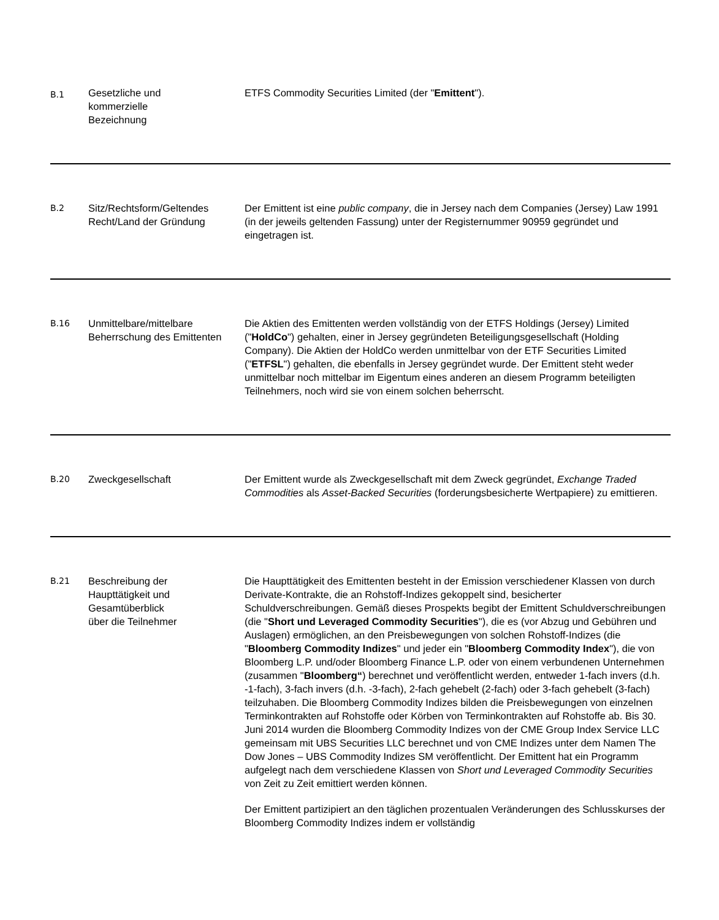| B.1 | Gesetzliche und kommerzielle Bezeichnung | ETFS Commodity Securities Limited (der " Emittent "). |
| B.2 | Sitz/Rechtsform/Geltendes Recht/Land der Gründung | Der Emittent ist eine public company , die in Jersey nach dem Companies (Jersey) Law 1991 (in der jeweils geltenden Fassung) unter der Registernummer 90959 gegründet und eingetragen ist. |
| B.16 | Unmittelbare/mittelbare Beherrschung des Emittenten | Die Aktien des Emittenten werden vollständig von der ETFS Holdings (Jersey) Limited (" HoldCo ") gehalten, einer in Jersey gegründeten Beteiligungsgesellschaft (Holding Company). Die Aktien der HoldCo werden unmittelbar von der ETF Securities Limited (" ETFSL ") gehalten, die ebenfalls in Jersey gegründet wurde. Der Emittent steht weder unmittelbar noch mittelbar im Eigentum eines anderen an diesem Programm beteiligten Teilnehmers, noch wird sie von einem solchen beherrscht. |
| B.20 | Zweckgesellschaft | Der Emittent wurde als Zweckgesellschaft mit dem Zweck gegründet, Exchange Traded Commodities als Asset-Backed Securities (forderungsbesicherte Wertpapiere) zu emittieren. |
| B.21 | Beschreibung der Haupttätigkeit und Gesamtüberblick über die Teilnehmer | Die Haupttätigkeit des Emittenten besteht in der Emission verschiedener Klassen von durch Derivate-Kontrakte, die an Rohstoff-Indizes gekoppelt sind, besicherter Schuldverschreibungen. Gemäß dieses Prospekts begibt der Emittent Schuldverschreibungen (die " Short und Leveraged Commodity Securities "), die es (vor Abzug und Gebühren und Auslagen) ermöglichen, an den Preisbewegungen von solchen Rohstoff-Indizes (die " Bloomberg Commodity Indizes " und jeder ein " Bloomberg Commodity Index "), die von Bloomberg L.P. und/oder Bloomberg Finance L.P. oder von einem verbundenen Unternehmen (zusammen " Bloomberg“ ) berechnet und veröffentlicht werden, entweder 1-fach invers (d.h. -1-fach), 3-fach invers (d.h. -3-fach), 2-fach gehebelt (2-fach) oder 3-fach gehebelt (3-fach) teilzuhaben. Die Bloomberg Commodity Indizes bilden die Preisbewegungen von einzelnen Terminkontrakten auf Rohstoffe oder Körben von Terminkontrakten auf Rohstoffe ab. Bis 30. Juni 2014 wurden die Bloomberg Commodity Indizes von der CME Group Index Service LLC gemeinsam mit UBS Securities LLC berechnet und von CME Indizes unter dem Namen The Dow Jones – UBS Commodity Indizes SM veröffentlicht. Der Emittent hat ein Programm aufgelegt nach dem verschiedene Klassen von Short und Leveraged Commodity Securities von Zeit zu Zeit emittiert werden können. Der Emittent partizipiert an den täglichen prozentualen Veränderungen des Schlusskurses der Bloomberg Commodity Indizes indem er vollständig |